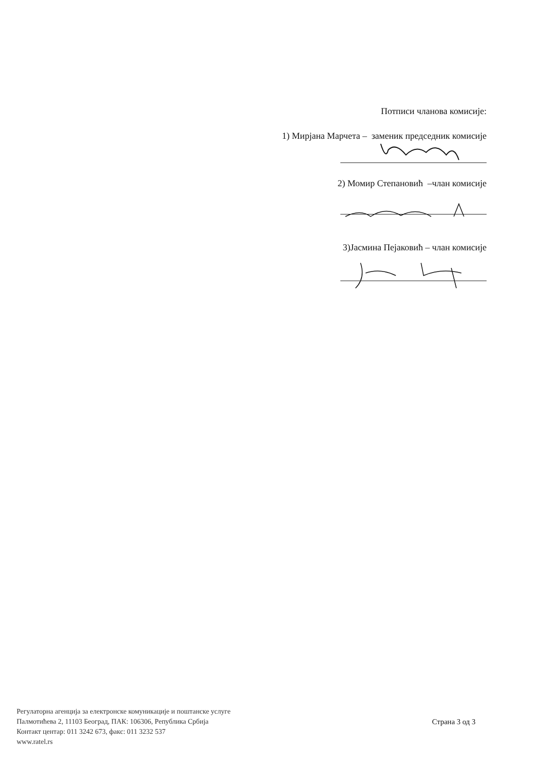Потписи чланова комисије:
1) Мирјана Марчета – заменик председник комисије
2) Момир Степановић –члан комисије
3)Јасмина Пејаковић – члан комисије
Регулаторна агенција за електронске комуникације и поштанске услуге
Палмотићева 2, 11103 Београд, ПАК: 106306, Република Србија
Контакт центар: 011 3242 673, факс: 011 3232 537
www.ratel.rs
Страна 3 од 3